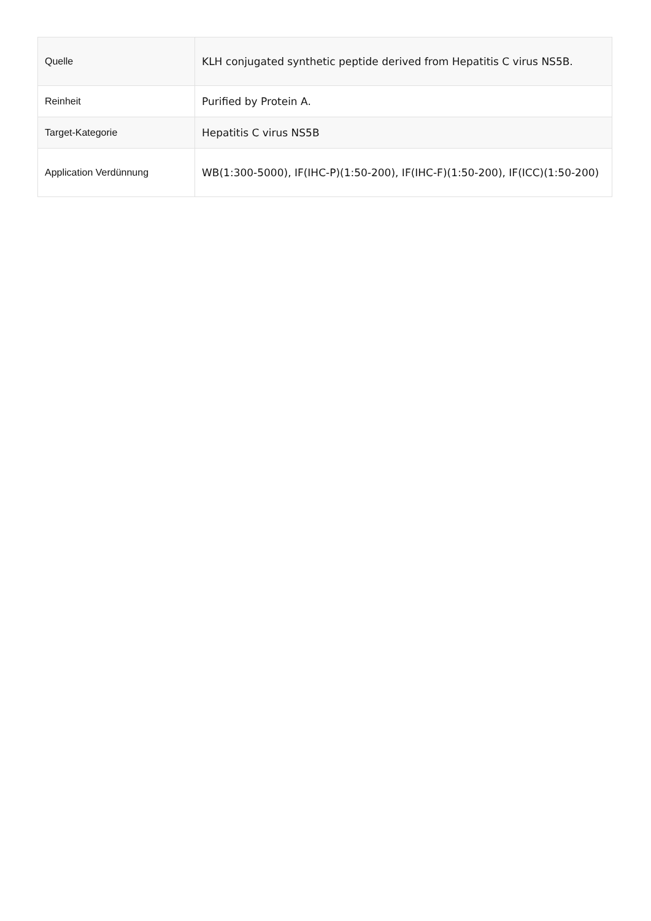| Quelle | KLH conjugated synthetic peptide derived from Hepatitis C virus NS5B. |
| Reinheit | Purified by Protein A. |
| Target-Kategorie | Hepatitis C virus NS5B |
| Application Verdünnung | WB(1:300-5000), IF(IHC-P)(1:50-200), IF(IHC-F)(1:50-200), IF(ICC)(1:50-200) |